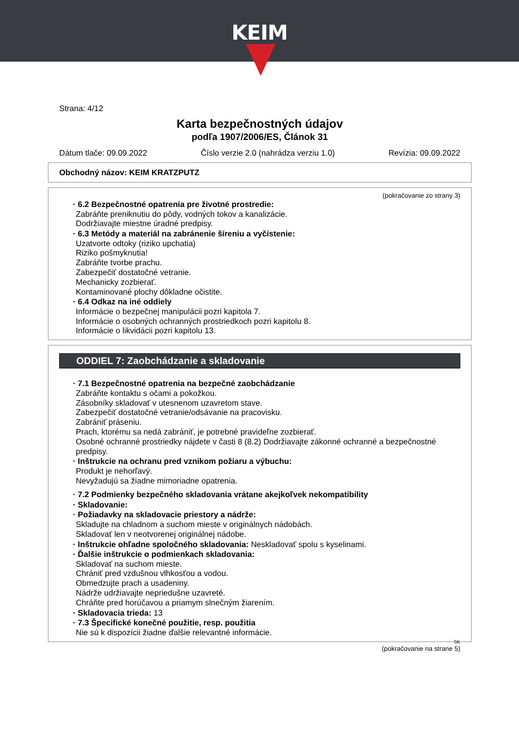KEIM
Strana: 4/12
Karta bezpečnostných údajov
podľa 1907/2006/ES, Článok 31
Dátum tlače: 09.09.2022 Číslo verzie 2.0 (nahrádza verziu 1.0) Revízia: 09.09.2022
Obchodný názov: KEIM KRATZPUTZ
(pokračovanie zo strany 3)
· 6.2 Bezpečnostné opatrenia pre životné prostredie:
Zabráňte preniknutiu do pôdy, vodných tokov a kanalizácie.
Dodržiavajte miestne úradné predpisy.
· 6.3 Metódy a materiál na zabránenie šíreniu a vyčistenie:
Uzatvorte odtoky (riziko upchatia)
Riziko pošmyknutia!
Zabráňte tvorbe prachu.
Zabezpečiť dostatočné vetranie.
Mechanicky zozbierať.
Kontaminované plochy dôkladne očistite.
· 6.4 Odkaz na iné oddiely
Informácie o bezpečnej manipulácii pozri kapitola 7.
Informácie o osobných ochranných prostriedkoch pozri kapitolu 8.
Informácie o likvidácii pozri kapitolu 13.
ODDIEL 7: Zaobchádzanie a skladovanie
· 7.1 Bezpečnostné opatrenia na bezpečné zaobchádzanie
Zabráňte kontaktu s očami a pokožkou.
Zásobníky skladovať v utesnenom uzavretom stave.
Zabezpečiť dostatočné vetranie/odsávanie na pracovisku.
Zabrániť práseniu.
Prach, ktorému sa nedá zabrániť, je potrebné pravideľne zozbierať.
Osobné ochranné prostriedky nájdete v časti 8 (8.2) Dodržiavajte zákonné ochranné a bezpečnostné predpisy.
· Inštrukcie na ochranu pred vznikom požiaru a výbuchu:
Produkt je nehorľavý.
Nevyžadujú sa žiadne mimoriadne opatrenia.
· 7.2 Podmienky bezpečného skladovania vrátane akejkoľvek nekompatibility
· Skladovanie:
· Požiadavky na skladovacie priestory a nádrže:
Skladujte na chladnom a suchom mieste v originálnych nádobách.
Skladovať len v neotvorenej originálnej nádobe.
· Inštrukcie ohľadne spoločného skladovania: Neskladovať spolu s kyselinami.
· Ďalšie inštrukcie o podmienkach skladovania:
Skladovať na suchom mieste.
Chrániť pred vzdušnou vlhkosťou a vodou.
Obmedzujte prach a usadeniny.
Nádrže udržiavajte nepriedušne uzavreté.
Chráňte pred horúčavou a priamym slnečným žiarením.
· Skladovacia trieda: 13
· 7.3 Špecifické konečné použitie, resp. použitia
Nie sú k dispozícii žiadne ďalšie relevantné informácie.
SK
(pokračovanie na strane 5)